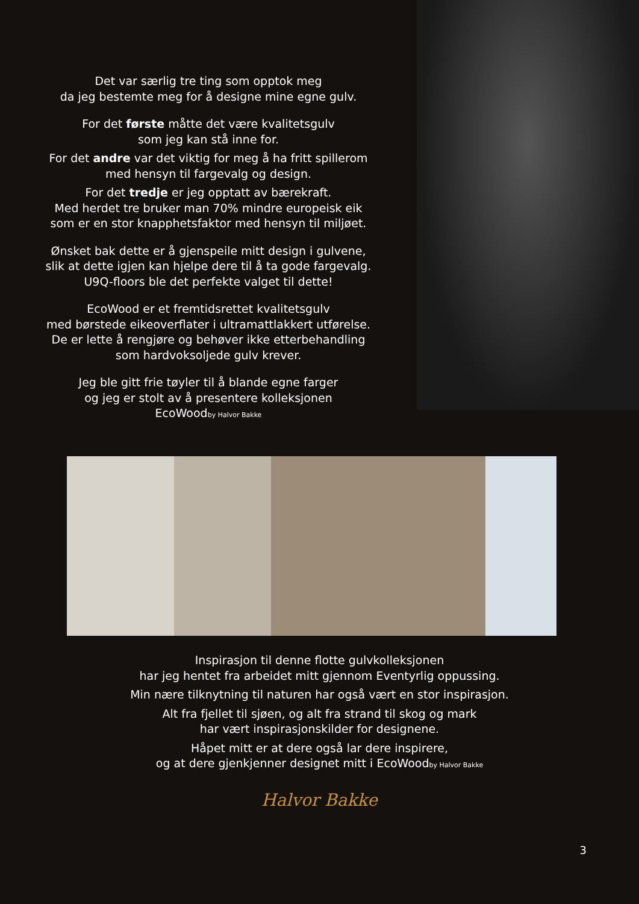Det var særlig tre ting som opptok meg
da jeg bestemte meg for å designe mine egne gulv.
For det første måtte det være kvalitetsgulv
som jeg kan stå inne for.
For det andre var det viktig for meg å ha fritt spillerom
med hensyn til fargevalg og design.
For det tredje er jeg opptatt av bærekraft.
Med herdet tre bruker man 70% mindre europeisk eik
som er en stor knapphetsfaktor med hensyn til miljøet.
Ønsket bak dette er å gjenspeile mitt design i gulvene,
slik at dette igjen kan hjelpe dere til å ta gode fargevalg.
U9Q-floors ble det perfekte valget til dette!
EcoWood er et fremtidsrettet kvalitetsgulv
med børstede eikeoverflater i ultramattlakkert utførelse.
De er lette å rengjøre og behøver ikke etterbehandling
som hardvoksoljede gulv krever.
Jeg ble gitt frie tøyler til å blande egne farger
og jeg er stolt av å presentere kolleksjonen
EcoWoodby Halvor Bakke
Inspirasjon til denne flotte gulvkolleksjonen
har jeg hentet fra arbeidet mitt gjennom Eventyrlig oppussing.
Min nære tilknytning til naturen har også vært en stor inspirasjon.
Alt fra fjellet til sjøen, og alt fra strand til skog og mark
har vært inspirasjonskilder for designene.
Håpet mitt er at dere også lar dere inspirere,
og at dere gjenkjenner designet mitt i EcoWoodby Halvor Bakke
Halvor Bakke
3